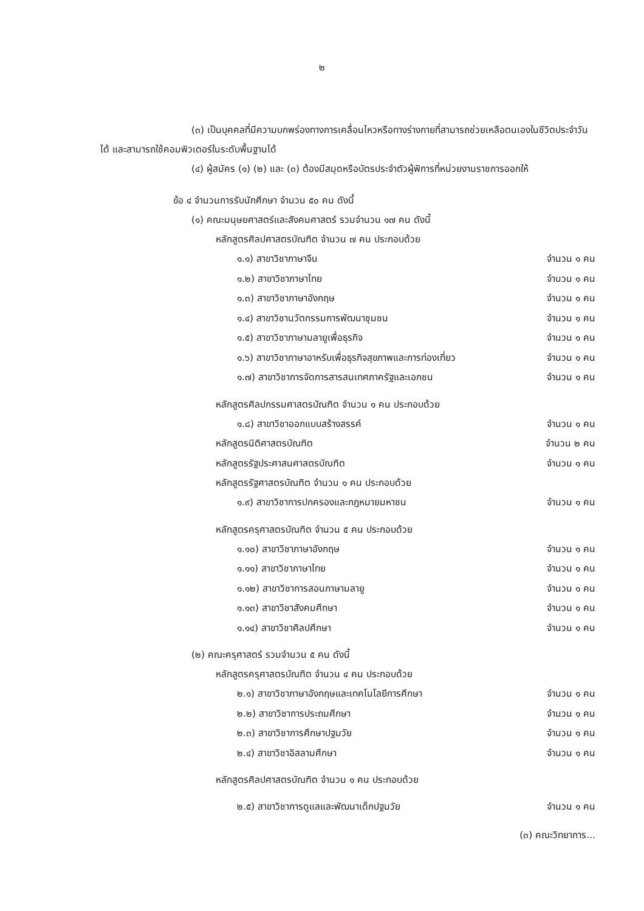๒
(๓) เป็นบุคคลที่มีความบกพร่องทางการเคลื่อนไหวหรือทางร่างกายที่สามารถช่วยเหลือตนเองในชีวิตประจำวันได้ และสามารถใช้คอมพิวเตอร์ในระดับพื้นฐานได้
(๔) ผู้สมัคร (๑) (๒) และ (๓) ต้องมีสมุดหรือบัตรประจำตัวผู้พิการที่หน่วยงานราชการออกให้
ข้อ ๔ จำนวนการรับนักศึกษา จำนวน ๕๐ คน ดังนี้
(๑) คณะมนุษยศาสตร์และสังคมศาสตร์ รวมจำนวน ๑๗ คน ดังนี้
หลักสูตรศิลปศาสตรบัณฑิต จำนวน ๗ คน ประกอบด้วย
๑.๑) สาขาวิชาภาษาจีน จำนวน ๑ คน
๑.๒) สาขาวิชาภาษาไทย จำนวน ๑ คน
๑.๓) สาขาวิชาภาษาอังกฤษ จำนวน ๑ คน
๑.๔) สาขาวิชานวัตกรรมการพัฒนาชุมชน จำนวน ๑ คน
๑.๕) สาขาวิชาภาษามลายูเพื่อธุรกิจ จำนวน ๑ คน
๑.๖) สาขาวิชาภาษาอาหรับเพื่อธุรกิจสุขภาพและการท่องเที่ยว จำนวน ๑ คน
๑.๗) สาขาวิชาการจัดการสารสนเทศภาครัฐและเอกชน จำนวน ๑ คน
หลักสูตรศิลปกรรมศาสตรบัณฑิต จำนวน ๑ คน ประกอบด้วย
๑.๘) สาขาวิชาออกแบบสร้างสรรค์ จำนวน ๑ คน
หลักสูตรนิติศาสตรบัณฑิต จำนวน ๒ คน
หลักสูตรรัฐประศาสนศาสตรบัณฑิต จำนวน ๑ คน
หลักสูตรรัฐศาสตรบัณฑิต จำนวน ๑ คน ประกอบด้วย
๑.๙) สาขาวิชาการปกครองและกฎหมายมหาชน จำนวน ๑ คน
หลักสูตรครุศาสตรบัณฑิต จำนวน ๕ คน ประกอบด้วย
๑.๑๐) สาขาวิชาภาษาอังกฤษ จำนวน ๑ คน
๑.๑๑) สาขาวิชาภาษาไทย จำนวน ๑ คน
๑.๑๒) สาขาวิชาการสอนภาษามลายู จำนวน ๑ คน
๑.๑๓) สาขาวิชาสังคมศึกษา จำนวน ๑ คน
๑.๑๔) สาขาวิชาศิลปศึกษา จำนวน ๑ คน
(๒) คณะครุศาสตร์ รวมจำนวน ๕ คน ดังนี้
หลักสูตรครุศาสตรบัณฑิต จำนวน ๔ คน ประกอบด้วย
๒.๑) สาขาวิชาภาษาอังกฤษและเทคโนโลยีการศึกษา จำนวน ๑ คน
๒.๒) สาขาวิชาการประถมศึกษา จำนวน ๑ คน
๒.๓) สาขาวิชาการศึกษาปฐมวัย จำนวน ๑ คน
๒.๔) สาขาวิชาอิสลามศึกษา จำนวน ๑ คน
หลักสูตรศิลปศาสตรบัณฑิต จำนวน ๑ คน ประกอบด้วย
๒.๕) สาขาวิชาการดูแลและพัฒนาเด็กปฐมวัย จำนวน ๑ คน
(๓) คณะวิทยาการ...